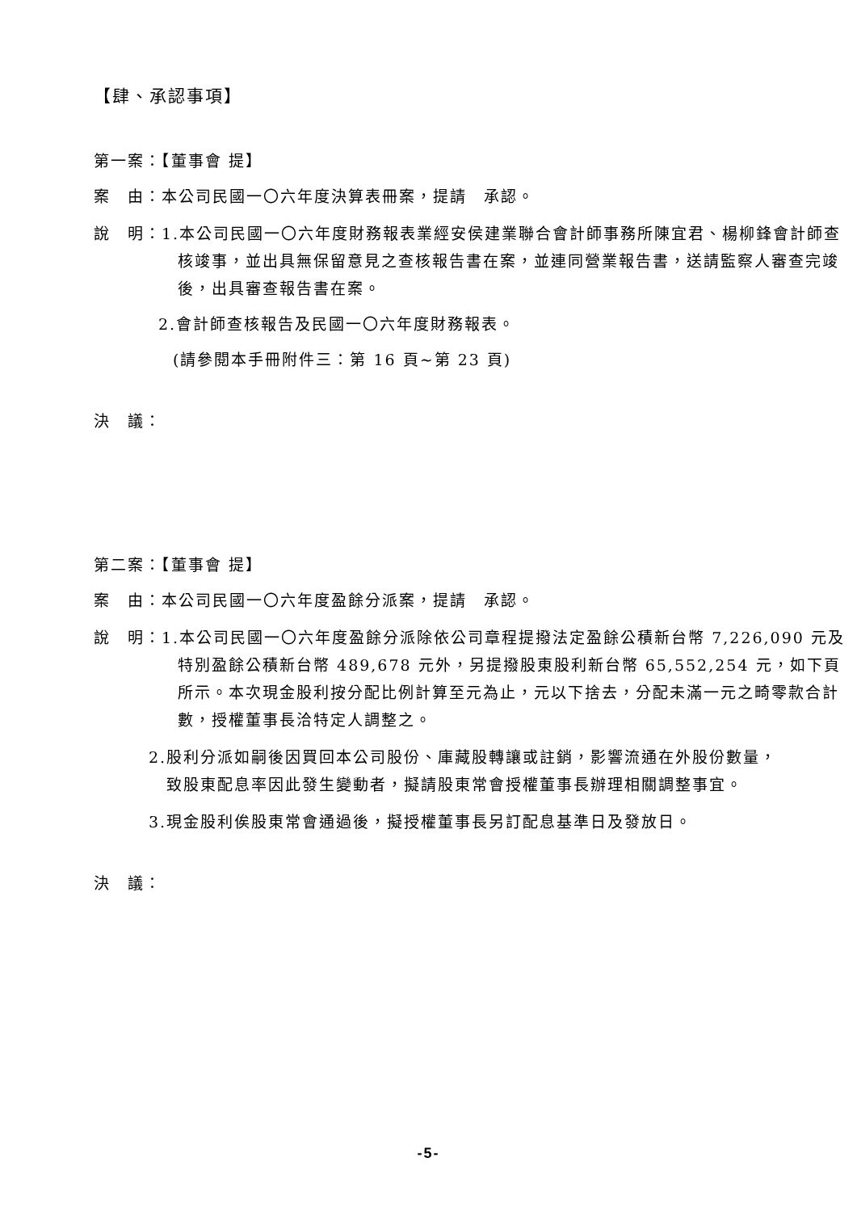【肆、承認事項】
第一案：【董事會 提】
案　由：本公司民國一〇六年度決算表冊案，提請　承認。
說　明：1.本公司民國一〇六年度財務報表業經安侯建業聯合會計師事務所陳宜君、楊柳鋒會計師查核竣事，並出具無保留意見之查核報告書在案，並連同營業報告書，送請監察人審查完竣後，出具審查報告書在案。
2.會計師查核報告及民國一〇六年度財務報表。
(請參閱本手冊附件三：第 16 頁~第 23 頁)
決　議：
第二案：【董事會 提】
案　由：本公司民國一〇六年度盈餘分派案，提請　承認。
說　明：1.本公司民國一〇六年度盈餘分派除依公司章程提撥法定盈餘公積新台幣 7,226,090 元及特別盈餘公積新台幣 489,678 元外，另提撥股東股利新台幣 65,552,254 元，如下頁所示。本次現金股利按分配比例計算至元為止，元以下捨去，分配未滿一元之畸零款合計數，授權董事長洽特定人調整之。
2.股利分派如嗣後因買回本公司股份、庫藏股轉讓或註銷，影響流通在外股份數量，致股東配息率因此發生變動者，擬請股東常會授權董事長辦理相關調整事宜。
3.現金股利俟股東常會通過後，擬授權董事長另訂配息基準日及發放日。
決　議：
-5-